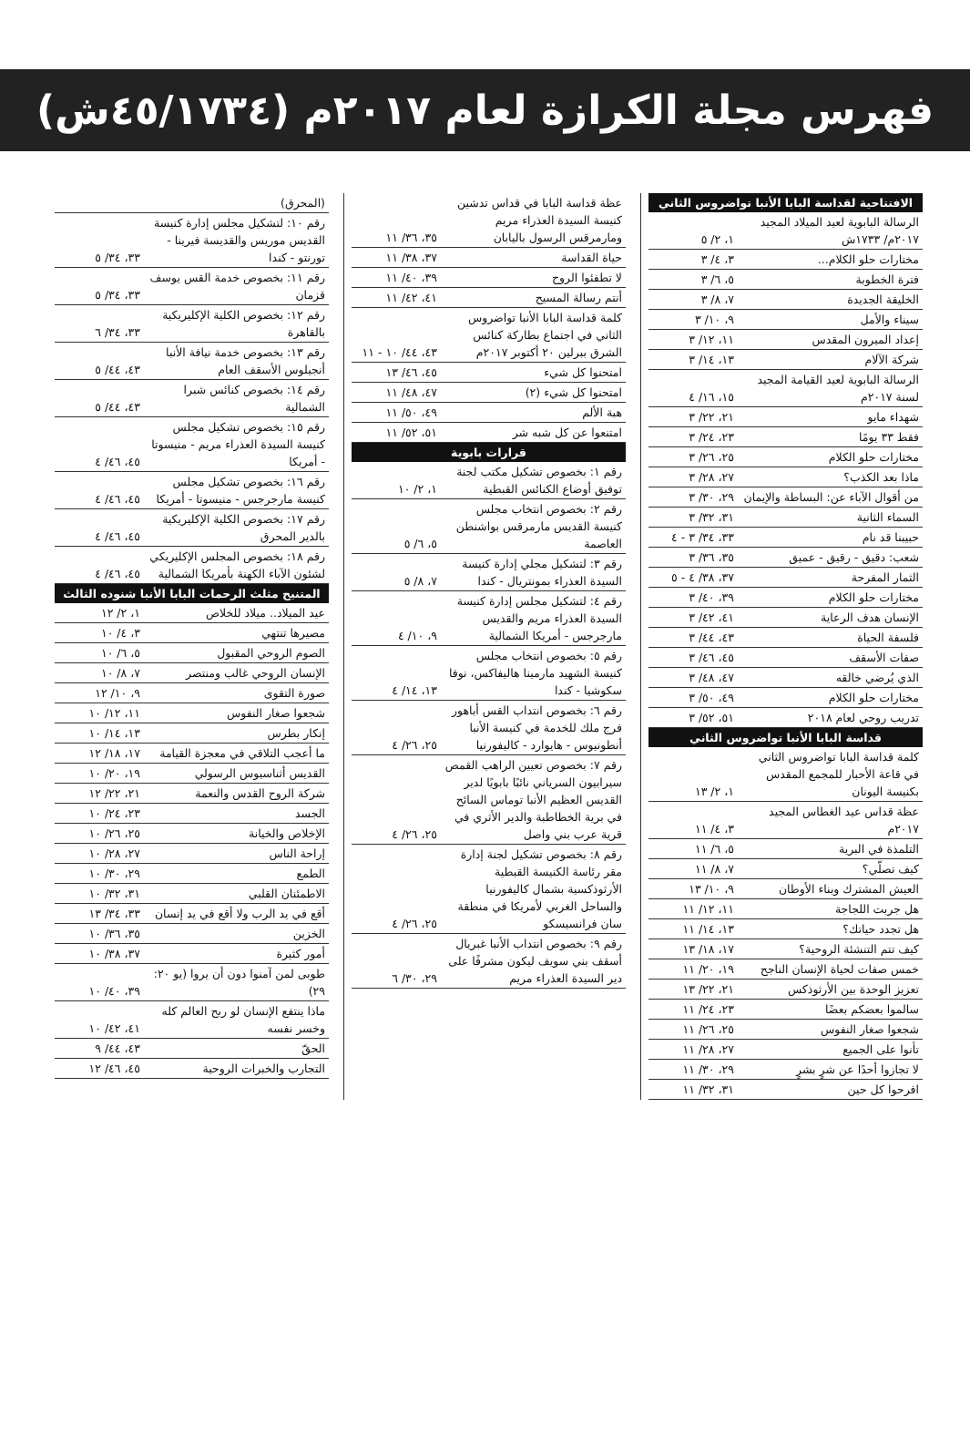فهرس مجلة الكرازة لعام ٢٠١٧م (٤٥/١٧٣٤ش)
| الافتتاحية لقداسة البابا الأنبا تواضروس الثاني | |
| --- | --- |
| الرسالة البابوية لعيد الميلاد المجيد ٢٠١٧م/ ١٧٣٣ش | ١، ٢/ ٥ |
| مختارات حلو الكلام... | ٣، ٤/ ٣ |
| فترة الخطوبة | ٥، ٦/ ٣ |
| الخليقة الجديدة | ٧، ٨/ ٣ |
| سيناء والأمل | ٩، ١٠/ ٣ |
| إعداد الميرون المقدس | ١١، ١٢/ ٣ |
| شركة الآلام | ١٣، ١٤/ ٣ |
| الرسالة البابوية لعيد القيامة المجيد لسنة ٢٠١٧م | ١٥، ١٦/ ٤ |
| شهداء مايو | ٢١، ٢٢/ ٣ |
| فقط ٣٣ يومًا | ٢٣، ٢٤/ ٣ |
| مختارات حلو الكلام | ٢٥، ٢٦/ ٣ |
| ماذا بعد الكذب؟ | ٢٧، ٢٨/ ٣ |
| من أقوال الآباء عن: البساطة والإيمان | ٢٩، ٣٠/ ٣ |
| السماء الثانية | ٣١، ٣٢/ ٣ |
| حبيبنا قد نام | ٣٣، ٣٤/ ٣ - ٤ |
| شعب: دقيق - رقيق - عميق | ٣٥، ٣٦/ ٣ |
| الثمار المفرحة | ٣٧، ٣٨/ ٤ - ٥ |
| مختارات حلو الكلام | ٣٩، ٤٠/ ٣ |
| الإنسان هدف الرعاية | ٤١، ٤٢/ ٣ |
| فلسفة الحياة | ٤٣، ٤٤/ ٣ |
| صفات الأسقف | ٤٥، ٤٦/ ٣ |
| الذي يُرضي خالقه | ٤٧، ٤٨/ ٣ |
| مختارات حلو الكلام | ٤٩، ٥٠/ ٣ |
| تدريب روحي لعام ٢٠١٨ | ٥١، ٥٢/ ٣ |
| قداسة البابا الأنبا تواضروس الثاني | |
| كلمة قداسة البابا تواضروس الثاني في قاعة الأحبار للمجمع المقدس بكنيسة اليونان | ١، ٢/ ١٣ |
| عظة قداس عيد الغطاس المجيد ٢٠١٧م | ٣، ٤/ ١١ |
| التلمذة في البرية | ٥، ٦/ ١١ |
| كيف تصلّي؟ | ٧، ٨/ ١١ |
| العيش المشترك وبناء الأوطان | ٩، ١٠/ ١٣ |
| هل جربت اللجاجة | ١١، ١٢/ ١١ |
| هل تجدد حياتك؟ | ١٣، ١٤/ ١١ |
| كيف تتم التنشئة الروحية؟ | ١٧، ١٨/ ١٣ |
| خمس صفات لحياة الإنسان الناجح | ١٩، ٢٠/ ١١ |
| تعزيز الوحدة بين الأرثوذكس | ٢١، ٢٢/ ١٣ |
| سالموا بعضكم بعضًا | ٢٣، ٢٤/ ١١ |
| شجعوا صغار النفوس | ٢٥، ٢٦/ ١١ |
| تأنوا على الجميع | ٢٧، ٢٨/ ١١ |
| لا تجازوا أحدًا عن شرٍ بشرٍ | ٢٩، ٣٠/ ١١ |
| افرحوا كل حين | ٣١، ٣٢/ ١١ |
| عظة قداسة البابا في قداس تدشين كنيسة السيدة العذراء مريم ومارمرقس الرسول باليابان | ٣٥، ٣٦/ ١١ |
| حياة القداسة | ٣٧، ٣٨/ ١١ |
| لا تطفئوا الروح | ٣٩، ٤٠/ ١١ |
| أنتم رسالة المسيح | ٤١، ٤٢/ ١١ |
| كلمة قداسة البابا الأنبا تواضروس الثاني في اجتماع بطاركة كنائس الشرق ببرلين ٢٠ أكتوبر ٢٠١٧م | ٤٣، ٤٤/ ١٠ - ١١ |
| امتحنوا كل شيء | ٤٥، ٤٦/ ١٣ |
| امتحنوا كل شيء (٢) | ٤٧، ٤٨/ ١١ |
| هبة الألم | ٤٩، ٥٠/ ١١ |
| امتنعوا عن كل شبه شر | ٥١، ٥٢/ ١١ |
| قرارات بابوية | |
| رقم ١: بخصوص تشكيل مكتب لجنة توفيق أوضاع الكنائس القبطية | ١، ٢/ ١٠ |
| رقم ٢: بخصوص انتخاب مجلس كنيسة القديس مارمرقس بواشنطن العاصمة | ٥، ٦/ ٥ |
| رقم ٣: لتشكيل مجلي إدارة كنيسة السيدة العذراء بمونتريال - كندا | ٧، ٨/ ٥ |
| رقم ٤: لتشكيل مجلس إدارة كنيسة السيدة العذراء مريم والقديس مارجرجس - أمريكا الشمالية | ٩، ١٠/ ٤ |
| رقم ٥: بخصوص انتخاب مجلس كنيسة الشهيد مارمينا هاليفاكس، نوفا سكوشيا - كندا | ١٣، ١٤/ ٤ |
| رقم ٦: بخصوص انتداب القس أباهور فرج ملك للخدمة في كنيسة الأنبا أنطونيوس - هايوارد - كاليفورنيا | ٢٥، ٢٦/ ٤ |
| رقم ٧: بخصوص تعيين الراهب القمص سيرابيون السرياني نائبًا بابويًا لدير القديس العظيم الأنبا توماس السائح في برية الخطاطبة والدير الأثري في قرية عرب بني واصل | ٢٥، ٢٦/ ٤ |
| رقم ٨: بخصوص تشكيل لجنة إدارة مقر رئاسة الكنيسة القبطية الأرثوذكسية بشمال كاليفورنيا والساحل الغربي لأمريكا في منطقة سان فرانسيسكو | ٢٥، ٢٦/ ٤ |
| رقم ٩: بخصوص انتداب الأنبا غبريال أسقف بني سويف ليكون مشرفًا على دير السيدة العذراء مريم | ٢٩، ٣٠/ ٦ |
| (المحرق) | |
| رقم ١٠: لتشكيل مجلس إدارة كنيسة القديس موريس والقديسة فيرينا - تورنتو - كندا | ٣٣، ٣٤/ ٥ |
| رقم ١١: بخصوص خدمة القس يوسف قزمان | ٣٣، ٣٤/ ٥ |
| رقم ١٢: بخصوص الكلية الإكليريكية بالقاهرة | ٣٣، ٣٤/ ٦ |
| رقم ١٣: بخصوص خدمة نيافة الأنبا أنجيلوس الأسقف العام | ٤٣، ٤٤/ ٥ |
| رقم ١٤: بخصوص كنائس شبرا الشمالية | ٤٣، ٤٤/ ٥ |
| رقم ١٥: بخصوص تشكيل مجلس كنيسة السيدة العذراء مريم - منيسوتا - أمريكا | ٤٥، ٤٦/ ٤ |
| رقم ١٦: بخصوص تشكيل مجلس كنيسة مارجرجس - منيسوتا - أمريكا | ٤٥، ٤٦/ ٤ |
| رقم ١٧: بخصوص الكلية الإكليريكية بالدير المحرق | ٤٥، ٤٦/ ٤ |
| رقم ١٨: بخصوص المجلس الإكليريكي لشئون الآباء الكهنة بأمريكا الشمالية | ٤٥، ٤٦/ ٤ |
| المتنيح مثلث الرحمات البابا الأنبا شنوده الثالث | |
| عيد الميلاد.. ميلاد للخلاص | ١، ٢/ ١٢ |
| مصيرها تنتهي | ٣، ٤/ ١٠ |
| الصوم الروحي المقبول | ٥، ٦/ ١٠ |
| الإنسان الروحي غالب ومنتصر | ٧، ٨/ ١٠ |
| صورة التقوى | ٩، ١٠/ ١٢ |
| شجعوا صغار النفوس | ١١، ١٢/ ١٠ |
| إنكار بطرس | ١٣، ١٤/ ١٠ |
| ما أعجب التلاقي في معجزة القيامة | ١٧، ١٨/ ١٢ |
| القديس أثناسيوس الرسولي | ١٩، ٢٠/ ١٠ |
| شركة الروح القدس والنعمة | ٢١، ٢٢/ ١٢ |
| الجسد | ٢٣، ٢٤/ ١٠ |
| الإخلاص والخيانة | ٢٥، ٢٦/ ١٠ |
| إراحة الناس | ٢٧، ٢٨/ ١٠ |
| الطمع | ٢٩، ٣٠/ ١٠ |
| الاطمئنان القلبي | ٣١، ٣٢/ ١٠ |
| أقع في يد الرب ولا أقع في يد إنسان | ٣٣، ٣٤/ ١٣ |
| الخزين | ٣٥، ٣٦/ ١٠ |
| أمور كثيرة | ٣٧، ٣٨/ ١٠ |
| طوبى لمن آمنوا دون أن يروا (يو ٢٠: ٢٩) | ٣٩، ٤٠/ ١٠ |
| ماذا ينتفع الإنسان لو ربح العالم كله وخسر نفسه | ٤١، ٤٢/ ١٠ |
| الحقّ | ٤٣، ٤٤/ ٩ |
| التجارب والخبرات الروحية | ٤٥، ٤٦/ ١٢ |